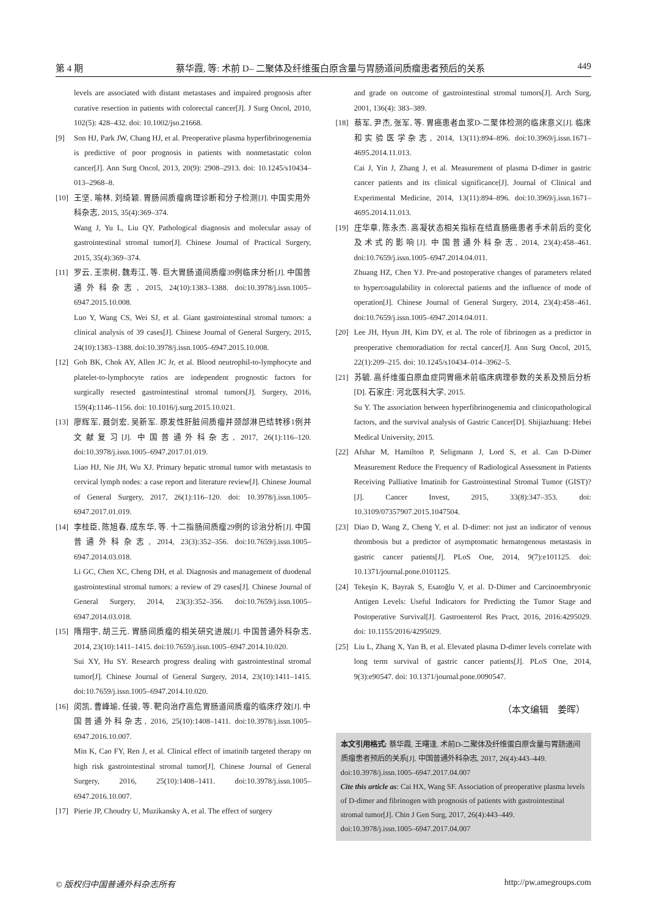第 4 期 蔡华霞, 等: 术前 D– 二聚体及纤维蛋白原含量与胃肠道间质瘤患者预后的关系 449
levels are associated with distant metastases and impaired prognosis after curative resection in patients with colorectal cancer[J]. J Surg Oncol, 2010, 102(5): 428–432. doi: 10.1002/jso.21668.
[9] Son HJ, Park JW, Chang HJ, et al. Preoperative plasma hyperfibrinogenemia is predictive of poor prognosis in patients with nonmetastatic colon cancer[J]. Ann Surg Oncol, 2013, 20(9): 2908–2913. doi: 10.1245/s10434–013–2968–8.
[10] 王坚, 喻林, 刘绮颖. 胃肠间质瘤病理诊断和分子检测[J]. 中国实用外科杂志, 2015, 35(4):369–374.
Wang J, Yu L, Liu QY. Pathological diagnosis and molecular assay of gastrointestinal stromal tumor[J]. Chinese Journal of Practical Surgery, 2015, 35(4):369–374.
[11] 罗云, 王崇树, 魏寿江, 等. 巨大胃肠道间质瘤39例临床分析[J]. 中国普通外科杂志, 2015, 24(10):1383–1388. doi:10.3978/j.issn.1005–6947.2015.10.008.
Luo Y, Wang CS, Wei SJ, et al. Giant gastrointestinal stromal tumors: a clinical analysis of 39 cases[J]. Chinese Journal of General Surgery, 2015, 24(10):1383–1388. doi:10.3978/j.issn.1005–6947.2015.10.008.
[12] Goh BK, Chok AY, Allen JC Jr, et al. Blood neutrophil-to-lymphocyte and platelet-to-lymphocyte ratios are independent prognostic factors for surgically resected gastrointestinal stromal tumors[J]. Surgery, 2016, 159(4):1146–1156. doi: 10.1016/j.surg.2015.10.021.
[13] 廖辉军, 聂剑宏, 吴新军. 原发性肝脏间质瘤并颈部淋巴结转移1例并文献复习[J]. 中国普通外科杂志, 2017, 26(1):116–120. doi:10.3978/j.issn.1005–6947.2017.01.019.
Liao HJ, Nie JH, Wu XJ. Primary hepatic stromal tumor with metastasis to cervical lymph nodes: a case report and literature review[J]. Chinese Journal of General Surgery, 2017, 26(1):116–120. doi: 10.3978/j.issn.1005–6947.2017.01.019.
[14] 李桂臣, 陈旭春, 成东华, 等. 十二指肠间质瘤29例的诊治分析[J]. 中国普通外科杂志, 2014, 23(3):352–356. doi:10.7659/j.issn.1005–6947.2014.03.018.
Li GC, Chen XC, Cheng DH, et al. Diagnosis and management of duodenal gastrointestinal stromal tumors: a review of 29 cases[J]. Chinese Journal of General Surgery, 2014, 23(3):352–356. doi:10.7659/j.issn.1005–6947.2014.03.018.
[15] 隋翔宇, 胡三元. 胃肠间质瘤的相关研究进展[J]. 中国普通外科杂志, 2014, 23(10):1411–1415. doi:10.7659/j.issn.1005–6947.2014.10.020.
Sui XY, Hu SY. Research progress dealing with gastrointestinal stromal tumor[J]. Chinese Journal of General Surgery, 2014, 23(10):1411–1415. doi:10.7659/j.issn.1005–6947.2014.10.020.
[16] 闵凯, 曹峰瑜, 任骏, 等. 靶向治疗高危胃肠道间质瘤的临床疗效[J]. 中国普通外科杂志, 2016, 25(10):1408–1411. doi:10.3978/j.issn.1005–6947.2016.10.007.
Min K, Cao FY, Ren J, et al. Clinical effect of imatinib targeted therapy on high risk gastrointestinal stromal tumor[J]. Chinese Journal of General Surgery, 2016, 25(10):1408–1411. doi:10.3978/j.issn.1005–6947.2016.10.007.
[17] Pierie JP, Choudry U, Muzikansky A, et al. The effect of surgery
and grade on outcome of gastrointestinal stromal tumors[J]. Arch Surg, 2001, 136(4): 383–389.
[18] 蔡军, 尹杰, 张军, 等. 胃癌患者血浆D-二聚体检测的临床意义[J]. 临床和实验医学杂志, 2014, 13(11):894–896. doi:10.3969/j.issn.1671–4695.2014.11.013.
Cai J, Yin J, Zhang J, et al. Measurement of plasma D-dimer in gastric cancer patients and its clinical significance[J]. Journal of Clinical and Experimental Medicine, 2014, 13(11):894–896. doi:10.3969/j.issn.1671–4695.2014.11.013.
[19] 庄华章, 陈永杰. 高凝状态相关指标在结直肠癌患者手术前后的变化及术式的影响[J]. 中国普通外科杂志, 2014, 23(4):458–461. doi:10.7659/j.issn.1005–6947.2014.04.011.
Zhuang HZ, Chen YJ. Pre-and postoperative changes of parameters related to hypercoagulability in colorectal patients and the influence of mode of operation[J]. Chinese Journal of General Surgery, 2014, 23(4):458–461. doi:10.7659/j.issn.1005–6947.2014.04.011.
[20] Lee JH, Hyun JH, Kim DY, et al. The role of fibrinogen as a predictor in preoperative chemoradiation for rectal cancer[J]. Ann Surg Oncol, 2015, 22(1):209–215. doi: 10.1245/s10434–014–3962–5.
[21] 苏毓. 高纤维蛋白原血症同胃癌术前临床病理参数的关系及预后分析[D]. 石家庄: 河北医科大学, 2015.
Su Y. The association between hyperfibrinogenemia and clinicopathological factors, and the survival analysis of Gastric Cancer[D]. Shijiazhuang: Hebei Medical University, 2015.
[22] Afshar M, Hamilton P, Seligmann J, Lord S, et al. Can D-Dimer Measurement Reduce the Frequency of Radiological Assessment in Patients Receiving Palliative Imatinib for Gastrointestinal Stromal Tumor (GIST)?[J]. Cancer Invest, 2015, 33(8):347–353. doi: 10.3109/07357907.2015.1047504.
[23] Diao D, Wang Z, Cheng Y, et al. D-dimer: not just an indicator of venous thrombosis but a predictor of asymptomatic hematogenous metastasis in gastric cancer patients[J]. PLoS One, 2014, 9(7):e101125. doi: 10.1371/journal.pone.0101125.
[24] Tekeşin K, Bayrak S, Esatoğlu V, et al. D-Dimer and Carcinoembryonic Antigen Levels: Useful Indicators for Predicting the Tumor Stage and Postoperative Survival[J]. Gastroenterol Res Pract, 2016, 2016:4295029. doi: 10.1155/2016/4295029.
[25] Liu L, Zhang X, Yan B, et al. Elevated plasma D-dimer levels correlate with long term survival of gastric cancer patients[J]. PLoS One, 2014, 9(3):e90547. doi: 10.1371/journal.pone.0090547.
（本文编辑　姜晖）
本文引用格式: 蔡华霞, 王曙逢. 术前D-二聚体及纤维蛋白原含量与胃肠道间质瘤患者预后的关系[J]. 中国普通外科杂志, 2017, 26(4):443–449. doi:10.3978/j.issn.1005–6947.2017.04.007
Cite this article as: Cai HX, Wang SF. Association of preoperative plasma levels of D-dimer and fibrinogen with prognosis of patients with gastrointestinal stromal tumor[J]. Chin J Gen Surg, 2017, 26(4):443–449. doi:10.3978/j.issn.1005–6947.2017.04.007
© 版权归中国普通外科杂志所有 http://pw.amegroups.com